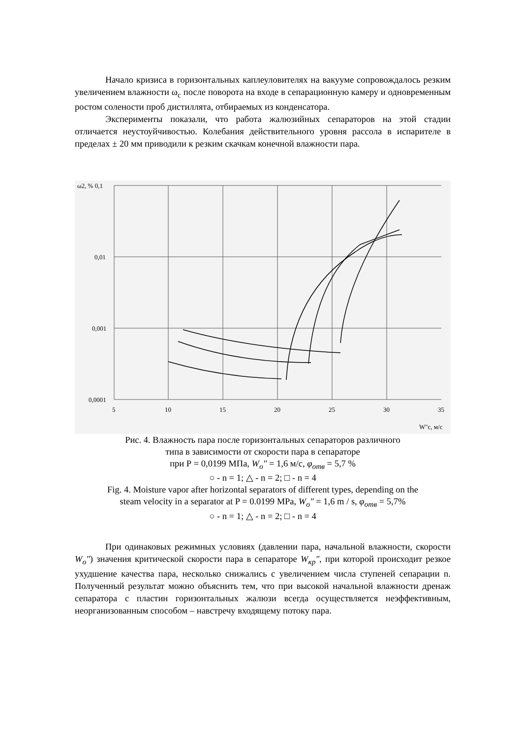Начало кризиса в горизонтальных каплеуловителях на вакууме сопровождалось резким увеличением влажности ω<sub>c</sub> после поворота на входе в сепарационную камеру и одновременным ростом солености проб дистиллята, отбираемых из конденсатора.
Эксперименты показали, что работа жалюзийных сепараторов на этой стадии отличается неустоуйчивостью. Колебания действительного уровня рассола в испарителе в пределах ± 20 мм приводили к резким скачкам конечной влажности пара.
ω2, % 0,1
0,01
0,001
0,0001
5
10
15
20
25
30
35
W"c, м/с
Рис. 4. Влажность пара после горизонтальных сепараторов различного
типа в зависимости от скорости пара в сепараторе
при Р = 0,0199 МПа, W<sub>o</sub>″ = 1,6 м/с, φ<sub>отв</sub> = 5,7 %
○ - n = 1; △ - n = 2; □ - n = 4
Fig. 4. Moisture vapor after horizontal separators of different types, depending on the
steam velocity in a separator at P = 0.0199 MPa, W<sub>o</sub>″ = 1,6 m / s, φ<sub>отв</sub> = 5,7%
○ - n = 1; △ - n = 2; □ - n = 4
При одинаковых режимных условиях (давлении пара, начальной влажности, скорости W<sub>o</sub>″) значения критической скорости пара в сепараторе W<sub>кр</sub>″, при которой происходит резкое ухудшение качества пара, несколько снижались с увеличением числа ступеней сепарации n. Полученный результат можно объяснить тем, что при высокой начальной влажности дренаж сепаратора с пластин горизонтальных жалюзи всегда осуществляется неэффективным, неорганизованным способом – навстречу входящему потоку пара.